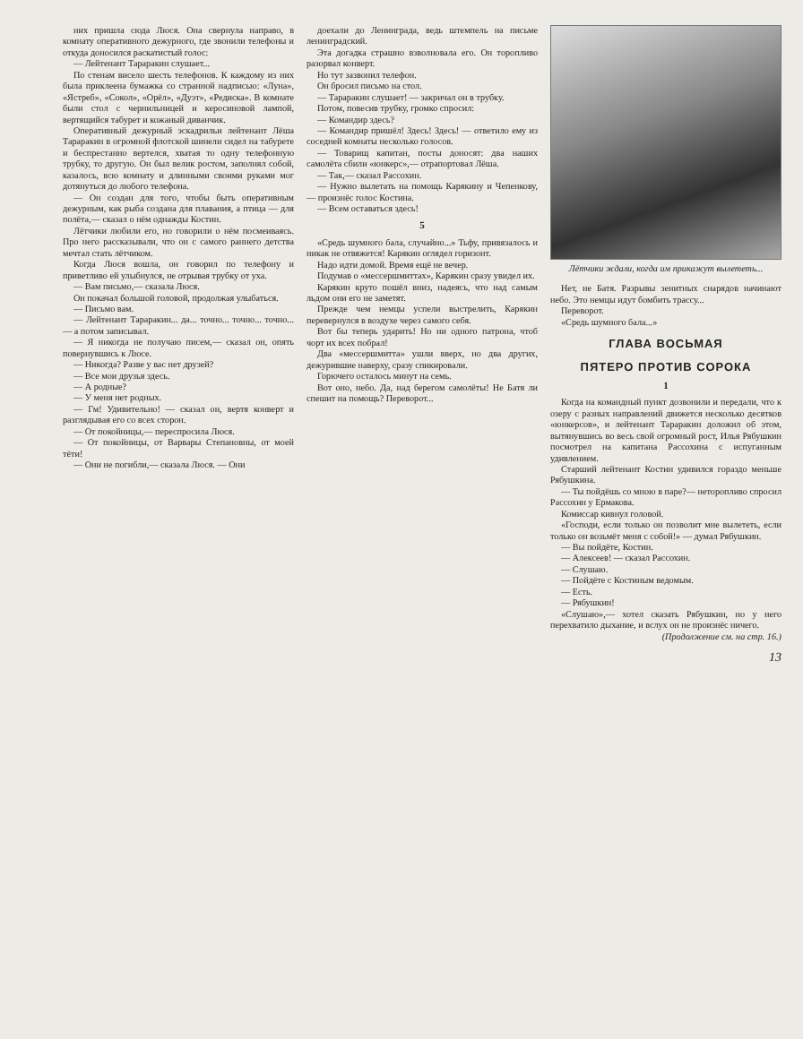них пришла сюда Люся. Она свернула направо, в комнату оперативного дежурного, где звонили телефоны и откуда доносился раскатистый голос:
— Лейтенант Тараракин слушает...
По стенам висело шесть телефонов. К каждому из них была приклеена бумажка со странной надписью: «Луна», «Ястреб», «Сокол», «Орёл», «Дуэт», «Редиска». В комнате были стол с чернильницей и керосиновой лампой, вертящийся табурет и кожаный диванчик.
Оперативный дежурный эскадрильи лейтенант Лёша Тараракин в огромной флотской шинели сидел на табурете и беспрестанно вертелся, хватая то одну телефонную трубку, то другую. Он был велик ростом, заполнял собой, казалось, всю комнату и длинными своими руками мог дотянуться до любого телефона.
— Он создан для того, чтобы быть оперативным дежурным, как рыба создана для плавания, а птица — для полёта,— сказал о нём однажды Костин.
Лётчики любили его, но говорили о нём посмеиваясь. Про него рассказывали, что он с самого раннего детства мечтал стать лётчиком.
Когда Люся вошла, он говорил по телефону и приветливо ей улыбнулся, не отрывая трубку от уха.
— Вам письмо,— сказала Люся.
Он покачал большой головой, продолжая улыбаться.
— Письмо вам.
— Лейтенант Тараракин... да... точно... точно... точно...— а потом записывал.
— Я никогда не получаю писем,— сказал он, опять повернувшись к Люсе.
— Никогда? Разве у вас нет друзей?
— Все мои друзья здесь.
— А родные?
— У меня нет родных.
— Гм! Удивительно! — сказал он, вертя конверт и разглядывая его со всех сторон.
— От покойницы,— переспросила Люся.
— От покойницы, от Варвары Степановны, от моей тёти!
— Они не погибли,— сказала Люся. — Они
доехали до Ленинграда, ведь штемпель на письме ленинградский.
Эта догадка страшно взволновала его. Он торопливо разорвал конверт.
Но тут зазвонил телефон.
Он бросил письмо на стол.
— Тараракин слушает! — закричал он в трубку.
Потом, повесив трубку, громко спросил:
— Командир здесь?
— Командир пришёл! Здесь! Здесь! — ответило ему из соседней комнаты несколько голосов.
— Товарищ капитан, посты доносят: два наших самолёта сбили «юнкерс»,— отрапортовал Лёша.
— Так,— сказал Рассохин.
— Нужно вылетать на помощь Карякину и Чепенкову,— произнёс голос Костина.
— Всем оставаться здесь!
5
«Средь шумного бала, случайно...» Тьфу, привязалось и никак не отвяжется! Карякин оглядел горизонт.
Надо идти домой. Время ещё не вечер.
Подумав о «мессершмиттах», Карякин сразу увидел их.
Карякин круто пошёл вниз, надеясь, что над самым льдом они его не заметят.
Прежде чем немцы успели выстрелить, Карякин перевернулся в воздухе через самого себя.
Вот бы теперь ударить! Но ни одного патрона, чтоб чорт их всех побрал!
Два «мессершмитта» ушли вверх, но два других, дежурившие наверху, сразу спикировали.
Горючего осталось минут на семь.
Вот оно, небо. Да, над берегом самолёты! Не Батя ли спешит на помощь? Переворот...
Лётчики ждали, когда им прикажут вылететь...
Нет, не Батя. Разрывы зенитных снарядов начинают небо. Это немцы идут бомбить трассу...
Переворот.
«Средь шумного бала...»
ГЛАВА ВОСЬМАЯ
ПЯТЕРО ПРОТИВ СОРОКА
1
Когда на командный пункт дозвонили и передали, что к озеру с разных направлений движется несколько десятков «юнкерсов», и лейтенант Тараракин доложил об этом, вытянувшись во весь свой огромный рост, Илья Рябушкин посмотрел на капитана Рассохина с испуганным удивлением.
Старший лейтенант Костин удивился гораздо меньше Рябушкина.
— Ты пойдёшь со мною в паре?— неторопливо спросил Рассохин у Ермакова.
Комиссар кивнул головой.
«Господи, если только он позволит мне вылететь, если только он возьмёт меня с собой!» — думал Рябушкин.
— Вы пойдёте, Костин.
— Алексеев! — сказал Рассохин.
— Слушаю.
— Пойдёте с Костиным ведомым.
— Есть.
— Рябушкин!
«Слушаю»,— хотел сказать Рябушкин, но у него перехватило дыхание, и вслух он не произнёс ничего.
(Продолжение см. на стр. 16.)
13